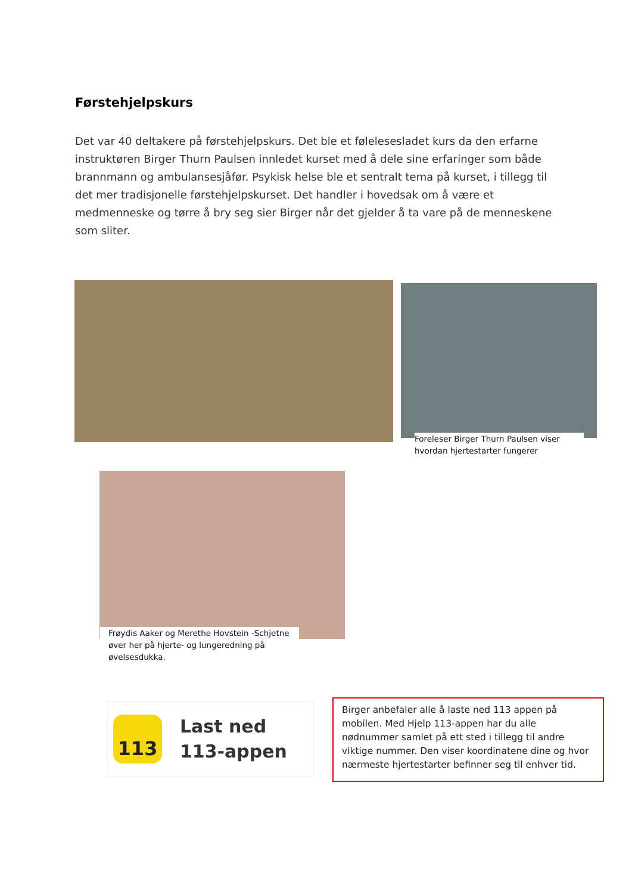Førstehjelpskurs
Det var 40 deltakere på førstehjelpskurs. Det ble et følelesesladet kurs da den erfarne instruktøren Birger Thurn Paulsen innledet kurset med å dele sine erfaringer som både brannmann og ambulansesjåfør. Psykisk helse ble et sentralt tema på kurset, i tillegg til det mer tradisjonelle førstehjelpskurset. Det handler i hovedsak om å være et medmenneske og tørre å bry seg sier Birger når det gjelder å ta vare på de menneskene som sliter.
Foreleser Birger Thurn Paulsen viser hvordan hjertestarter fungerer
Frøydis Aaker og Merethe Hovstein -Schjetne øver her på hjerte- og lungeredning på øvelsesdukka.
113
Last ned
113-appen
Birger anbefaler alle å laste ned 113 appen på mobilen. Med Hjelp 113-appen har du alle nødnummer samlet på ett sted i tillegg til andre viktige nummer. Den viser koordinatene dine og hvor nærmeste hjertestarter befinner seg til enhver tid.